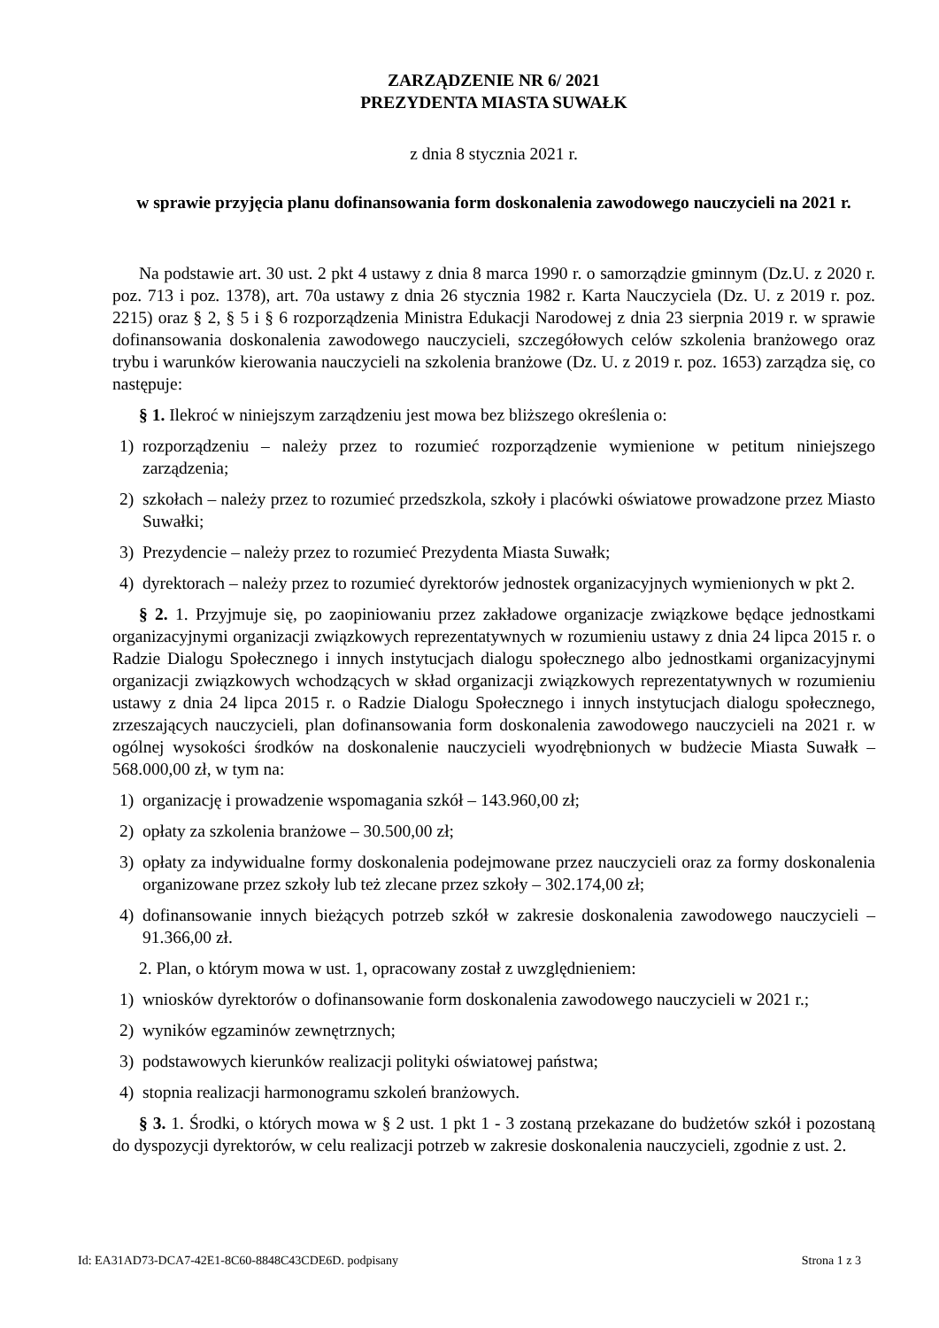ZARZĄDZENIE NR 6/ 2021
PREZYDENTA MIASTA SUWAŁK
z dnia 8 stycznia 2021 r.
w sprawie przyjęcia planu dofinansowania form doskonalenia zawodowego nauczycieli na 2021 r.
Na podstawie art. 30 ust. 2 pkt 4 ustawy z dnia 8 marca 1990 r. o samorządzie gminnym (Dz.U. z 2020 r. poz. 713 i poz. 1378), art. 70a ustawy z dnia 26 stycznia 1982 r. Karta Nauczyciela (Dz. U. z 2019 r. poz. 2215) oraz § 2, § 5 i § 6 rozporządzenia Ministra Edukacji Narodowej z dnia 23 sierpnia 2019 r. w sprawie dofinansowania doskonalenia zawodowego nauczycieli, szczegółowych celów szkolenia branżowego oraz trybu i warunków kierowania nauczycieli na szkolenia branżowe (Dz. U. z 2019 r. poz. 1653) zarządza się, co następuje:
§ 1. Ilekroć w niniejszym zarządzeniu jest mowa bez bliższego określenia o:
1) rozporządzeniu – należy przez to rozumieć rozporządzenie wymienione w petitum niniejszego zarządzenia;
2) szkołach – należy przez to rozumieć przedszkola, szkoły i placówki oświatowe prowadzone przez Miasto Suwałki;
3) Prezydencie – należy przez to rozumieć Prezydenta Miasta Suwałk;
4) dyrektorach – należy przez to rozumieć dyrektorów jednostek organizacyjnych wymienionych w pkt 2.
§ 2. 1. Przyjmuje się, po zaopiniowaniu przez zakładowe organizacje związkowe będące jednostkami organizacyjnymi organizacji związkowych reprezentatywnych w rozumieniu ustawy z dnia 24 lipca 2015 r. o Radzie Dialogu Społecznego i innych instytucjach dialogu społecznego albo jednostkami organizacyjnymi organizacji związkowych wchodzących w skład organizacji związkowych reprezentatywnych w rozumieniu ustawy z dnia 24 lipca 2015 r. o Radzie Dialogu Społecznego i innych instytucjach dialogu społecznego, zrzeszających nauczycieli, plan dofinansowania form doskonalenia zawodowego nauczycieli na 2021 r. w ogólnej wysokości środków na doskonalenie nauczycieli wyodrębnionych w budżecie Miasta Suwałk – 568.000,00 zł, w tym na:
1) organizację i prowadzenie wspomagania szkół – 143.960,00 zł;
2) opłaty za szkolenia branżowe – 30.500,00 zł;
3) opłaty za indywidualne formy doskonalenia podejmowane przez nauczycieli oraz za formy doskonalenia organizowane przez szkoły lub też zlecane przez szkoły – 302.174,00 zł;
4) dofinansowanie innych bieżących potrzeb szkół w zakresie doskonalenia zawodowego nauczycieli – 91.366,00 zł.
2. Plan, o którym mowa w ust. 1, opracowany został z uwzględnieniem:
1) wniosków dyrektorów o dofinansowanie form doskonalenia zawodowego nauczycieli w 2021 r.;
2) wyników egzaminów zewnętrznych;
3) podstawowych kierunków realizacji polityki oświatowej państwa;
4) stopnia realizacji harmonogramu szkoleń branżowych.
§ 3. 1. Środki, o których mowa w § 2 ust. 1 pkt 1 - 3 zostaną przekazane do budżetów szkół i pozostaną do dyspozycji dyrektorów, w celu realizacji potrzeb w zakresie doskonalenia nauczycieli, zgodnie z ust. 2.
Id: EA31AD73-DCA7-42E1-8C60-8848C43CDE6D. podpisany Strona 1 z 3